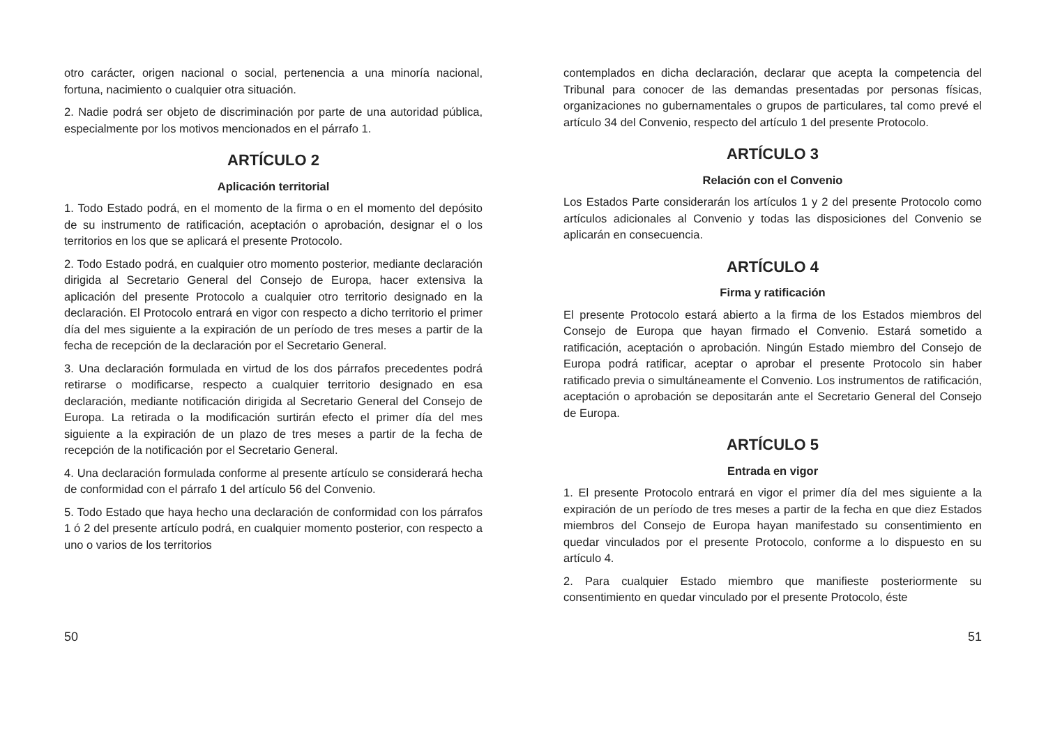otro carácter, origen nacional o social, pertenencia a una minoría nacional, fortuna, nacimiento o cualquier otra situación.
2. Nadie podrá ser objeto de discriminación por parte de una autoridad pública, especialmente por los motivos mencionados en el párrafo 1.
ARTÍCULO 2
Aplicación territorial
1. Todo Estado podrá, en el momento de la firma o en el momento del depósito de su instrumento de ratificación, aceptación o aprobación, designar el o los territorios en los que se aplicará el presente Protocolo.
2. Todo Estado podrá, en cualquier otro momento posterior, mediante declaración dirigida al Secretario General del Consejo de Europa, hacer extensiva la aplicación del presente Protocolo a cualquier otro territorio designado en la declaración. El Protocolo entrará en vigor con respecto a dicho territorio el primer día del mes siguiente a la expiración de un período de tres meses a partir de la fecha de recepción de la declaración por el Secretario General.
3. Una declaración formulada en virtud de los dos párrafos precedentes podrá retirarse o modificarse, respecto a cualquier territorio designado en esa declaración, mediante notificación dirigida al Secretario General del Consejo de Europa. La retirada o la modificación surtirán efecto el primer día del mes siguiente a la expiración de un plazo de tres meses a partir de la fecha de recepción de la notificación por el Secretario General.
4. Una declaración formulada conforme al presente artículo se considerará hecha de conformidad con el párrafo 1 del artículo 56 del Convenio.
5. Todo Estado que haya hecho una declaración de conformidad con los párrafos 1 ó 2 del presente artículo podrá, en cualquier momento posterior, con respecto a uno o varios de los territorios
contemplados en dicha declaración, declarar que acepta la competencia del Tribunal para conocer de las demandas presentadas por personas físicas, organizaciones no gubernamentales o grupos de particulares, tal como prevé el artículo 34 del Convenio, respecto del artículo 1 del presente Protocolo.
ARTÍCULO 3
Relación con el Convenio
Los Estados Parte considerarán los artículos 1 y 2 del presente Protocolo como artículos adicionales al Convenio y todas las disposiciones del Convenio se aplicarán en consecuencia.
ARTÍCULO 4
Firma y ratificación
El presente Protocolo estará abierto a la firma de los Estados miembros del Consejo de Europa que hayan firmado el Convenio. Estará sometido a ratificación, aceptación o aprobación. Ningún Estado miembro del Consejo de Europa podrá ratificar, aceptar o aprobar el presente Protocolo sin haber ratificado previa o simultáneamente el Convenio. Los instrumentos de ratificación, aceptación o aprobación se depositarán ante el Secretario General del Consejo de Europa.
ARTÍCULO 5
Entrada en vigor
1. El presente Protocolo entrará en vigor el primer día del mes siguiente a la expiración de un período de tres meses a partir de la fecha en que diez Estados miembros del Consejo de Europa hayan manifestado su consentimiento en quedar vinculados por el presente Protocolo, conforme a lo dispuesto en su artículo 4.
2. Para cualquier Estado miembro que manifieste posteriormente su consentimiento en quedar vinculado por el presente Protocolo, éste
50 51